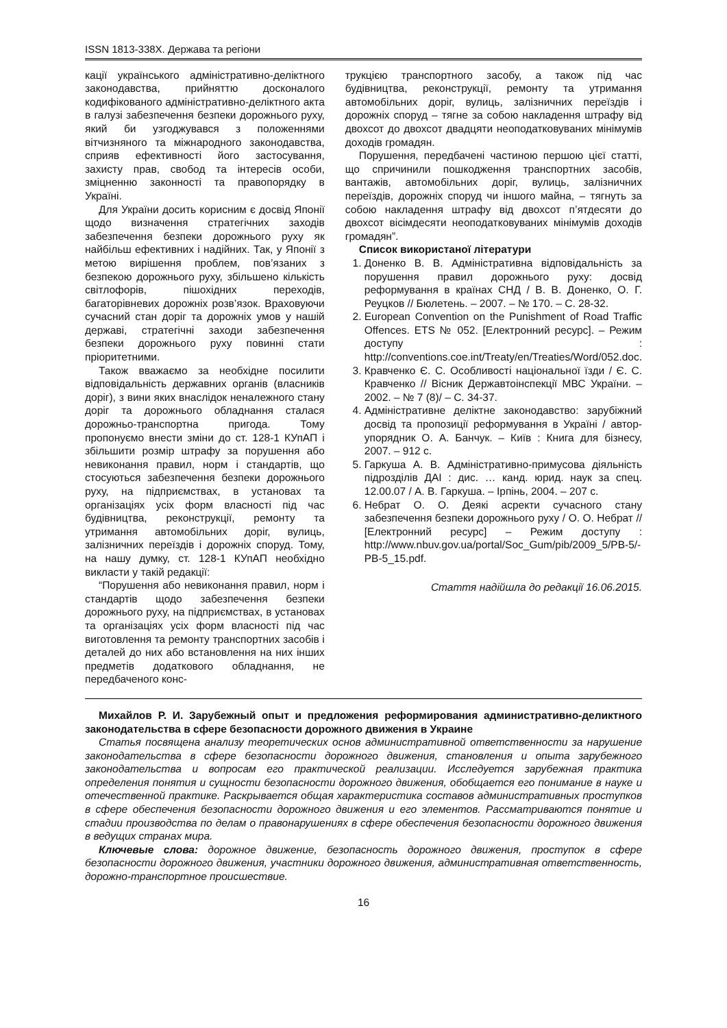ISSN 1813-338X. Держава та регіони
кації українського адміністративно-деліктного законодавства, прийняттю досконалого кодифікованого адміністративно-деліктного акта в галузі забезпечення безпеки дорожнього руху, який би узгоджувався з положеннями вітчизняного та міжнародного законодавства, сприяв ефективності його застосування, захисту прав, свобод та інтересів особи, зміцненню законності та правопорядку в Україні.
Для України досить корисним є досвід Японії щодо визначення стратегічних заходів забезпечення безпеки дорожнього руху як найбільш ефективних і надійних. Так, у Японії з метою вирішення проблем, пов’язаних з безпекою дорожнього руху, збільшено кількість світлофорів, пішохідних переходів, багаторівневих дорожніх розв’язок. Враховуючи сучасний стан доріг та дорожніх умов у нашій державі, стратегічні заходи забезпечення безпеки дорожнього руху повинні стати пріоритетними.
Також вважаємо за необхідне посилити відповідальність державних органів (власників доріг), з вини яких внаслідок неналежного стану доріг та дорожнього обладнання сталася дорожньо-транспортна пригода. Тому пропонуємо внести зміни до ст. 128-1 КУпАП і збільшити розмір штрафу за порушення або невиконання правил, норм і стандартів, що стосуються забезпечення безпеки дорожнього руху, на підприємствах, в установах та організаціях усіх форм власності під час будівництва, реконструкції, ремонту та утримання автомобільних доріг, вулиць, залізничних переїздів і дорожніх споруд. Тому, на нашу думку, ст. 128-1 КУпАП необхідно викласти у такій редакції:
“Порушення або невиконання правил, норм і стандартів щодо забезпечення безпеки дорожнього руху, на підприємствах, в установах та організаціях усіх форм власності під час виготовлення та ремонту транспортних засобів і деталей до них або встановлення на них інших предметів додаткового обладнання, не передбаченого конс-
трукцією транспортного засобу, а також під час будівництва, реконструкції, ремонту та утримання автомобільних доріг, вулиць, залізничних переїздів і дорожніх споруд – тягне за собою накладення штрафу від двохсот до двохсот двадцяти неоподатковуваних мінімумів доходів громадян.
Порушення, передбачені частиною першою цієї статті, що спричинили пошкодження транспортних засобів, вантажів, автомобільних доріг, вулиць, залізничних переїздів, дорожніх споруд чи іншого майна, – тягнуть за собою накладення штрафу від двохсот п’ятдесяти до двохсот вісімдесяти неоподатковуваних мінімумів доходів громадян”.
Список використаної літератури
1. Доненко В. В. Адміністративна відповідальність за порушення правил дорожнього руху: досвід реформування в країнах СНД / В. В. Доненко, О. Г. Реуцков // Бюлетень. – 2007. – № 170. – С. 28-32.
2. European Convention on the Punishment of Road Traffic Offences. ETS № 052. [Електронний ресурс]. – Режим доступу : http://conventions.coe.int/Treaty/en/Treaties/Word/052.doc.
3. Кравченко Є. С. Особливості національної їзди / Є. С. Кравченко // Вісник Державтоінспекції МВС України. – 2002. – № 7 (8)/ – С. 34-37.
4. Адміністративне деліктне законодавство: зарубіжний досвід та пропозиції реформування в Україні / автор-упорядник О. А. Банчук. – Київ : Книга для бізнесу, 2007. – 912 с.
5. Гаркуша А. В. Адміністративно-примусова діяльність підрозділів ДАІ : дис. … канд. юрид. наук за спец. 12.00.07 / А. В. Гаркуша. – Ірпінь, 2004. – 207 с.
6. Небрат О. О. Деякі асректи сучасного стану забезпечення безпеки дорожнього руху / О. О. Небрат // [Електронний ресурс] – Режим доступу : http://www.nbuv.gov.ua/portal/Soc_Gum/pib/2009_5/PB-5/-PB-5_15.pdf.
Стаття надійшла до редакції 16.06.2015.
Михайлов Р. И. Зарубежный опыт и предложения реформирования административно-деликтного законодательства в сфере безопасности дорожного движения в Украине
Статья посвящена анализу теоретических основ административной ответственности за нарушение законодательства в сфере безопасности дорожного движения, становления и опыта зарубежного законодательства и вопросам его практической реализации. Исследуется зарубежная практика определения понятия и сущности безопасности дорожного движения, обобщается его понимание в науке и отечественной практике. Раскрывается общая характеристика составов административных проступков в сфере обеспечения безопасности дорожного движения и его элементов. Рассматриваются понятие и стадии производства по делам о правонарушениях в сфере обеспечения безопасности дорожного движения в ведущих странах мира.
Ключевые слова: дорожное движение, безопасность дорожного движения, проступок в сфере безопасности дорожного движения, участники дорожного движения, административная ответственность, дорожно-транспортное происшествие.
16